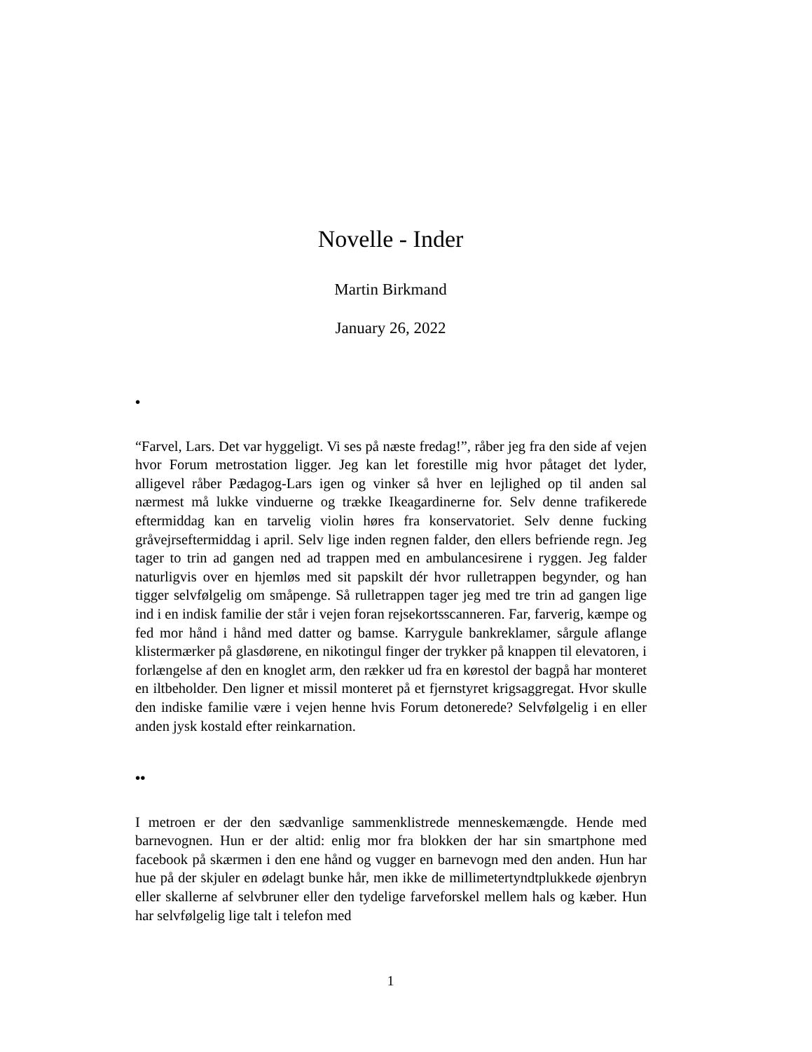Novelle - Inder
Martin Birkmand
January 26, 2022
•
“Farvel, Lars. Det var hyggeligt. Vi ses på næste fredag!”, råber jeg fra den side af vejen hvor Forum metrostation ligger. Jeg kan let forestille mig hvor påtaget det lyder, alligevel råber Pædagog-Lars igen og vinker så hver en lejlighed op til anden sal nærmest må lukke vinduerne og trække Ikeagardinerne for. Selv denne trafikerede eftermiddag kan en tarvelig violin høres fra konservatoriet. Selv denne fucking gråvejrseftermiddag i april. Selv lige inden regnen falder, den ellers befriende regn. Jeg tager to trin ad gangen ned ad trappen med en ambulancesirene i ryggen. Jeg falder naturligvis over en hjemløs med sit papskilt dér hvor rulletrappen begynder, og han tigger selvfølgelig om småpenge. Så rulletrappen tager jeg med tre trin ad gangen lige ind i en indisk familie der står i vejen foran rejsekortsscanneren. Far, farverig, kæmpe og fed mor hånd i hånd med datter og bamse. Karrygule bankreklamer, sårgule aflange klistermærker på glasdørene, en nikotingul finger der trykker på knappen til elevatoren, i forlængelse af den en knoglet arm, den rækker ud fra en kørestol der bagpå har monteret en iltbeholder. Den ligner et missil monteret på et fjernstyret krigsaggregat. Hvor skulle den indiske familie være i vejen henne hvis Forum detonerede? Selvfølgelig i en eller anden jysk kostald efter reinkarnation.
••
I metroen er der den sædvanlige sammenklistrede menneskemængde. Hende med barnevognen. Hun er der altid: enlig mor fra blokken der har sin smartphone med facebook på skærmen i den ene hånd og vugger en barnevogn med den anden. Hun har hue på der skjuler en ødelagt bunke hår, men ikke de millimetertyndtplukkede øjenbryn eller skallerne af selvbruner eller den tydelige farveforskel mellem hals og kæber. Hun har selvfølgelig lige talt i telefon med
1